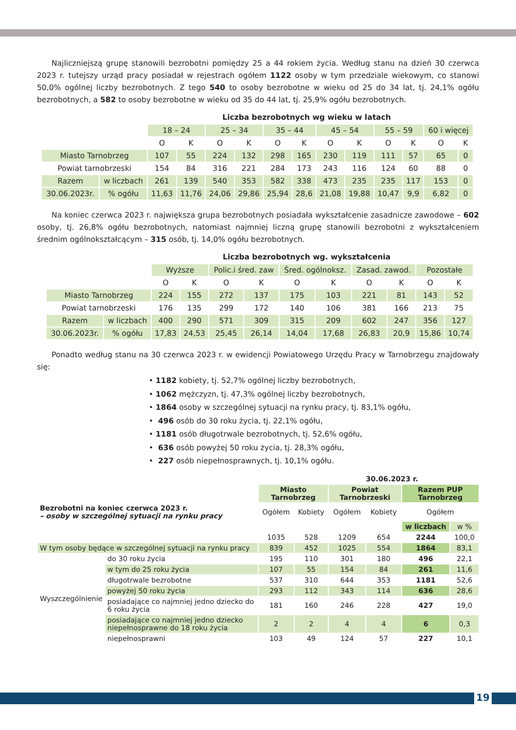Najliczniejszą grupę stanowili bezrobotni pomiędzy 25 a 44 rokiem życia. Według stanu na dzień 30 czerwca 2023 r. tutejszy urząd pracy posiadał w rejestrach ogółem 1122 osoby w tym przedziale wiekowym, co stanowi 50,0% ogólnej liczby bezrobotnych. Z tego 540 to osoby bezrobotne w wieku od 25 do 34 lat, tj. 24,1% ogółu bezrobotnych, a 582 to osoby bezrobotne w wieku od 35 do 44 lat, tj. 25,9% ogółu bezrobotnych.
Liczba bezrobotnych wg wieku w latach
| | | 18 – 24 | | 25 – 34 | | 35 – 44 | | 45 – 54 | | 55 – 59 | | 60 i więcej | |
| | | O | K | O | K | O | K | O | K | O | K | O | K |
| Miasto Tarnobrzeg | | 107 | 55 | 224 | 132 | 298 | 165 | 230 | 119 | 111 | 57 | 65 | 0 |
| Powiat tarnobrzeski | | 154 | 84 | 316 | 221 | 284 | 173 | 243 | 116 | 124 | 60 | 88 | 0 |
| Razem | w liczbach | 261 | 139 | 540 | 353 | 582 | 338 | 473 | 235 | 235 | 117 | 153 | 0 |
| 30.06.2023r. | % ogółu | 11,63 | 11,76 | 24,06 | 29,86 | 25,94 | 28,6 | 21,08 | 19,88 | 10,47 | 9,9 | 6,82 | 0 |
Na koniec czerwca 2023 r. największa grupa bezrobotnych posiadała wykształcenie zasadnicze zawodowe – 602 osoby, tj. 26,8% ogółu bezrobotnych, natomiast najmniej liczną grupę stanowili bezrobotni z wykształceniem średnim ogólnokształcącym – 315 osób, tj. 14,0% ogółu bezrobotnych.
Liczba bezrobotnych wg. wykształcenia
| | | Wyższe | | Polic.i śred. zaw | | Śred. ogólnoksz. | | Zasad. zawod. | | Pozostałe | |
| | | O | K | O | K | O | K | O | K | O | K |
| Miasto Tarnobrzeg | | 224 | 155 | 272 | 137 | 175 | 103 | 221 | 81 | 143 | 52 |
| Powiat tarnobrzeski | | 176 | 135 | 299 | 172 | 140 | 106 | 381 | 166 | 213 | 75 |
| Razem | w liczbach | 400 | 290 | 571 | 309 | 315 | 209 | 602 | 247 | 356 | 127 |
| 30.06.2023r. | % ogółu | 17,83 | 24,53 | 25,45 | 26,14 | 14,04 | 17,68 | 26,83 | 20,9 | 15,86 | 10,74 |
Ponadto według stanu na 30 czerwca 2023 r. w ewidencji Powiatowego Urzędu Pracy w Tarnobrzegu znajdowały się:
• 1182 kobiety, tj. 52,7% ogólnej liczby bezrobotnych,
• 1062 mężczyzn, tj. 47,3% ogólnej liczby bezrobotnych,
• 1864 osoby w szczególnej sytuacji na rynku pracy, tj. 83,1% ogółu,
• 496 osób do 30 roku życia, tj. 22,1% ogółu,
• 1181 osób długotrwale bezrobotnych, tj. 52,6% ogółu,
• 636 osób powyżej 50 roku życia, tj. 28,3% ogółu,
• 227 osób niepełnosprawnych, tj. 10,1% ogółu.
| | | 30.06.2023 r. | | | | | |
| | | Miasto Tarnobrzeg | | Powiat Tarnobrzeski | | Razem PUP Tarnobrzeg | |
| Bezrobotni na koniec czerwca 2023 r. – osoby w szczególnej sytuacji na rynku pracy | | Ogółem | Kobiety | Ogółem | Kobiety | Ogółem | |
| | | | | | | w liczbach | w % |
| | | 1035 | 528 | 1209 | 654 | 2244 | 100,0 |
| W tym osoby będące w szczególnej sytuacji na rynku pracy | | 839 | 452 | 1025 | 554 | 1864 | 83,1 |
| Wyszczególnienie | do 30 roku życia | 195 | 110 | 301 | 180 | 496 | 22,1 |
| | w tym do 25 roku życia | 107 | 55 | 154 | 84 | 261 | 11,6 |
| | długotrwale bezrobotne | 537 | 310 | 644 | 353 | 1181 | 52,6 |
| | powyżej 50 roku życia | 293 | 112 | 343 | 114 | 636 | 28,6 |
| | posiadające co najmniej jedno dziecko do 6 roku życia | 181 | 160 | 246 | 228 | 427 | 19,0 |
| | posiadające co najmniej jedno dziecko niepełnosprawne do 18 roku życia | 2 | 2 | 4 | 4 | 6 | 0,3 |
| | niepełnosprawni | 103 | 49 | 124 | 57 | 227 | 10,1 |
19